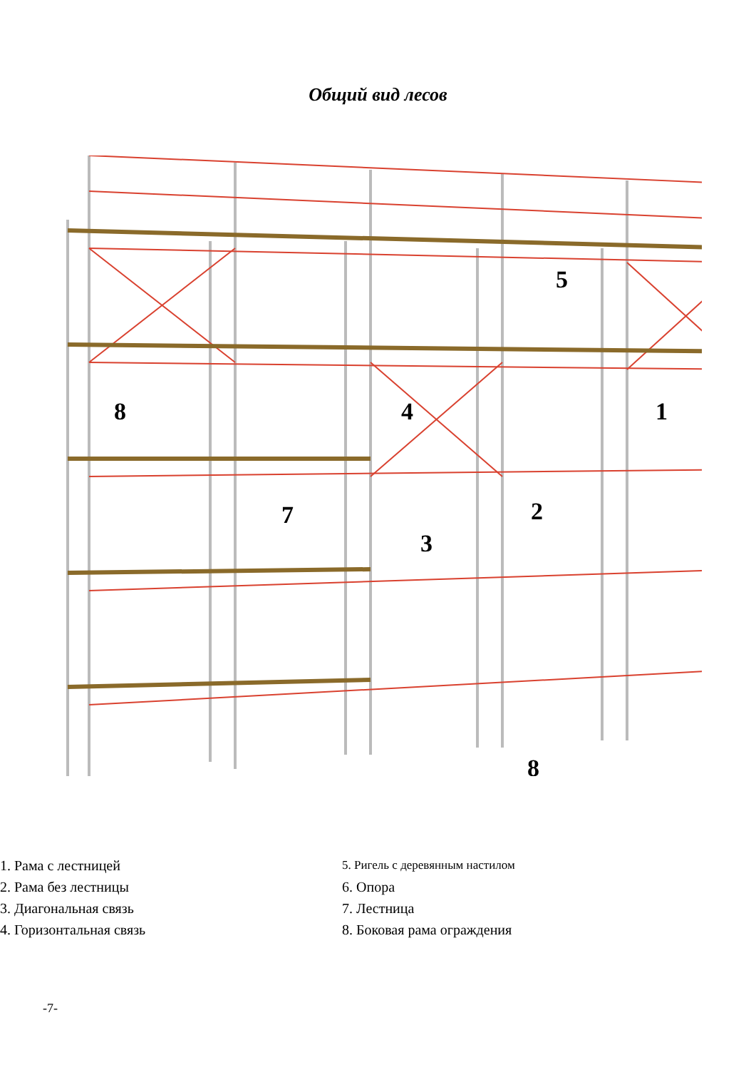Общий вид лесов
1
2
3
4
5
7
8
8
1. Рама с лестницей
2. Рама без лестницы
3. Диагональная связь
4. Горизонтальная связь
5. Ригель с деревянным настилом
6. Опора
7. Лестница
8. Боковая рама ограждения
-7-